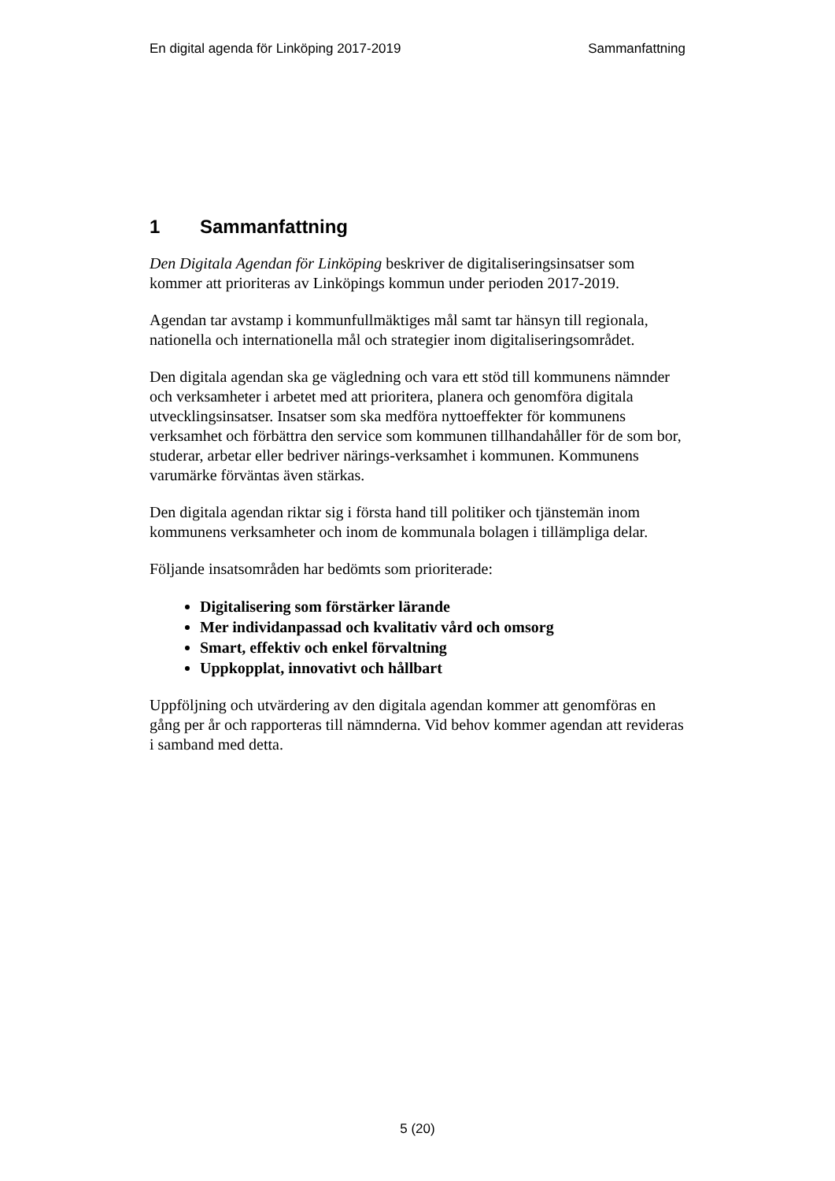En digital agenda för Linköping 2017-2019
Sammanfattning
1 Sammanfattning
Den Digitala Agendan för Linköping beskriver de digitaliseringsinsatser som kommer att prioriteras av Linköpings kommun under perioden 2017-2019.
Agendan tar avstamp i kommunfullmäktiges mål samt tar hänsyn till regionala, nationella och internationella mål och strategier inom digitaliseringsområdet.
Den digitala agendan ska ge vägledning och vara ett stöd till kommunens nämnder och verksamheter i arbetet med att prioritera, planera och genomföra digitala utvecklingsinsatser. Insatser som ska medföra nyttoeffekter för kommunens verksamhet och förbättra den service som kommunen tillhandahåller för de som bor, studerar, arbetar eller bedriver närings-verksamhet i kommunen. Kommunens varumärke förväntas även stärkas.
Den digitala agendan riktar sig i första hand till politiker och tjänstemän inom kommunens verksamheter och inom de kommunala bolagen i tillämpliga delar.
Följande insatsområden har bedömts som prioriterade:
Digitalisering som förstärker lärande
Mer individanpassad och kvalitativ vård och omsorg
Smart, effektiv och enkel förvaltning
Uppkopplat, innovativt och hållbart
Uppföljning och utvärdering av den digitala agendan kommer att genomföras en gång per år och rapporteras till nämnderna. Vid behov kommer agendan att revideras i samband med detta.
5 (20)